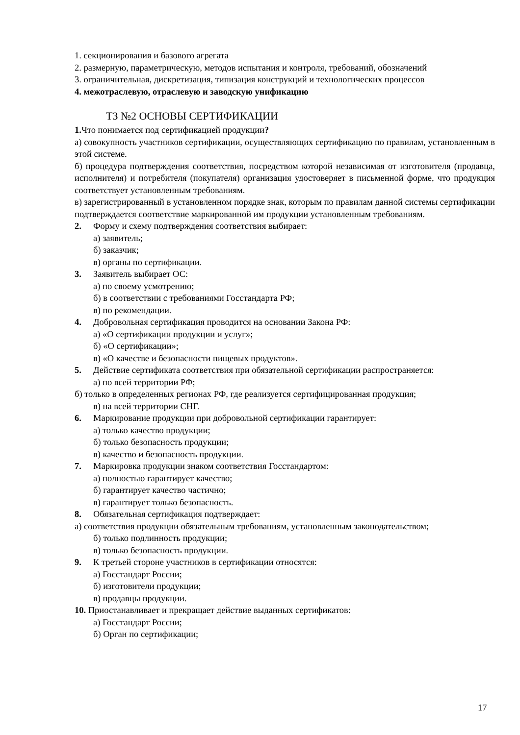1. секционирования и базового агрегата
2. размерную, параметрическую, методов испытания и контроля, требований, обозначений
3. ограничительная, дискретизация, типизация конструкций и технологических процессов
4. межотраслевую, отраслевую и заводскую унификацию
ТЗ №2 ОСНОВЫ СЕРТИФИКАЦИИ
1. Что понимается под сертификацией продукции?
а) совокупность участников сертификации, осуществляющих сертификацию по правилам, установленным в этой системе.
б) процедура подтверждения соответствия, посредством которой независимая от изготовителя (продавца, исполнителя) и потребителя (покупателя) организация удостоверяет в письменной форме, что продукция соответствует установленным требованиям.
в) зарегистрированный в установленном порядке знак, которым по правилам данной системы сертификации подтверждается соответствие маркированной им продукции установленным требованиям.
2. Форму и схему подтверждения соответствия выбирает:
а) заявитель;
б) заказчик;
в) органы по сертификации.
3. Заявитель выбирает ОС:
а) по своему усмотрению;
б) в соответствии с требованиями Госстандарта РФ;
в) по рекомендации.
4. Добровольная сертификация проводится на основании Закона РФ:
а) «О сертификации продукции и услуг»;
б) «О сертификации»;
в) «О качестве и безопасности пищевых продуктов».
5. Действие сертификата соответствия при обязательной сертификации распространяется:
а) по всей территории РФ;
б) только в определенных регионах РФ, где реализуется сертифицированная продукция;
в) на всей территории СНГ.
6. Маркирование продукции при добровольной сертификации гарантирует:
а) только качество продукции;
б) только безопасность продукции;
в) качество и безопасность продукции.
7. Маркировка продукции знаком соответствия Госстандартом:
а) полностью гарантирует качество;
б) гарантирует качество частично;
в) гарантирует только безопасность.
8. Обязательная сертификация подтверждает:
а) соответствия продукции обязательным требованиям, установленным законодательством;
б) только подлинность продукции;
в) только безопасность продукции.
9. К третьей стороне участников в сертификации относятся:
а) Госстандарт России;
б) изготовители продукции;
в) продавцы продукции.
10. Приостанавливает и прекращает действие выданных сертификатов:
а) Госстандарт России;
б) Орган по сертификации;
17